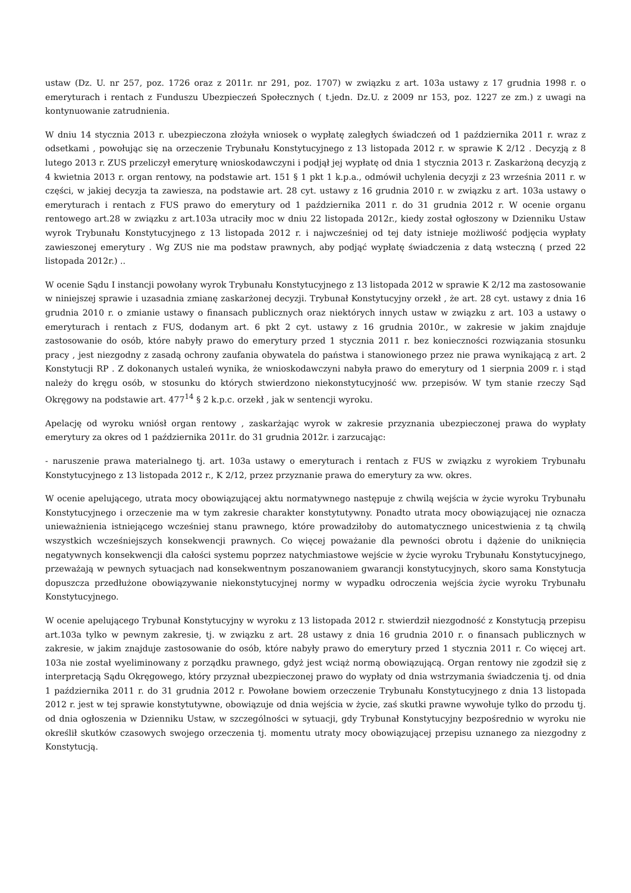ustaw (Dz. U. nr 257, poz. 1726 oraz z 2011r. nr 291, poz. 1707) w związku z art. 103a ustawy z 17 grudnia 1998 r. o emeryturach i rentach z Funduszu Ubezpieczeń Społecznych ( t.jedn. Dz.U. z 2009 nr 153, poz. 1227 ze zm.) z uwagi na kontynuowanie zatrudnienia.
W dniu 14 stycznia 2013 r. ubezpieczona złożyła wniosek o wypłatę zaległych świadczeń od 1 października 2011 r. wraz z odsetkami , powołując się na orzeczenie Trybunału Konstytucyjnego z 13 listopada 2012 r. w sprawie K 2/12 . Decyzją z 8 lutego 2013 r. ZUS przeliczył emeryturę wnioskodawczyni i podjął jej wypłatę od dnia 1 stycznia 2013 r. Zaskarżoną decyzją z 4 kwietnia 2013 r. organ rentowy, na podstawie art. 151 § 1 pkt 1 k.p.a., odmówił uchylenia decyzji z 23 września 2011 r. w części, w jakiej decyzja ta zawiesza, na podstawie art. 28 cyt. ustawy z 16 grudnia 2010 r. w związku z art. 103a ustawy o emeryturach i rentach z FUS prawo do emerytury od 1 października 2011 r. do 31 grudnia 2012 r. W ocenie organu rentowego art.28 w związku z art.103a utraciły moc w dniu 22 listopada 2012r., kiedy został ogłoszony w Dzienniku Ustaw wyrok Trybunału Konstytucyjnego z 13 listopada 2012 r. i najwcześniej od tej daty istnieje możliwość podjęcia wypłaty zawieszonej emerytury . Wg ZUS nie ma podstaw prawnych, aby podjąć wypłatę świadczenia z datą wsteczną ( przed 22 listopada 2012r.) ..
W ocenie Sądu I instancji powołany wyrok Trybunału Konstytucyjnego z 13 listopada 2012 w sprawie K 2/12 ma zastosowanie w niniejszej sprawie i uzasadnia zmianę zaskarżonej decyzji. Trybunał Konstytucyjny orzekł , że art. 28 cyt. ustawy z dnia 16 grudnia 2010 r. o zmianie ustawy o finansach publicznych oraz niektórych innych ustaw w związku z art. 103 a ustawy o emeryturach i rentach z FUS, dodanym art. 6 pkt 2 cyt. ustawy z 16 grudnia 2010r., w zakresie w jakim znajduje zastosowanie do osób, które nabyły prawo do emerytury przed 1 stycznia 2011 r. bez konieczności rozwiązania stosunku pracy , jest niezgodny z zasadą ochrony zaufania obywatela do państwa i stanowionego przez nie prawa wynikającą z art. 2 Konstytucji RP . Z dokonanych ustaleń wynika, że wnioskodawczyni nabyła prawo do emerytury od 1 sierpnia 2009 r. i stąd należy do kręgu osób, w stosunku do których stwierdzono niekonstytucyjność ww. przepisów. W tym stanie rzeczy Sąd Okręgowy na podstawie art. 477<sup>14</sup> § 2 k.p.c. orzekł , jak w sentencji wyroku.
Apelację od wyroku wniósł organ rentowy , zaskarżając wyrok w zakresie przyznania ubezpieczonej prawa do wypłaty emerytury za okres od 1 października 2011r. do 31 grudnia 2012r. i zarzucając:
- naruszenie prawa materialnego tj. art. 103a ustawy o emeryturach i rentach z FUS w związku z wyrokiem Trybunału Konstytucyjnego z 13 listopada 2012 r., K 2/12, przez przyznanie prawa do emerytury za ww. okres.
W ocenie apelującego, utrata mocy obowiązującej aktu normatywnego następuje z chwilą wejścia w życie wyroku Trybunału Konstytucyjnego i orzeczenie ma w tym zakresie charakter konstytutywny. Ponadto utrata mocy obowiązującej nie oznacza unieważnienia istniejącego wcześniej stanu prawnego, które prowadziłoby do automatycznego unicestwienia z tą chwilą wszystkich wcześniejszych konsekwencji prawnych. Co więcej poważanie dla pewności obrotu i dążenie do uniknięcia negatywnych konsekwencji dla całości systemu poprzez natychmiastowe wejście w życie wyroku Trybunału Konstytucyjnego, przeważają w pewnych sytuacjach nad konsekwentnym poszanowaniem gwarancji konstytucyjnych, skoro sama Konstytucja dopuszcza przedłużone obowiązywanie niekonstytucyjnej normy w wypadku odroczenia wejścia życie wyroku Trybunału Konstytucyjnego.
W ocenie apelującego Trybunał Konstytucyjny w wyroku z 13 listopada 2012 r. stwierdził niezgodność z Konstytucją przepisu art.103a tylko w pewnym zakresie, tj. w związku z art. 28 ustawy z dnia 16 grudnia 2010 r. o finansach publicznych w zakresie, w jakim znajduje zastosowanie do osób, które nabyły prawo do emerytury przed 1 stycznia 2011 r. Co więcej art. 103a nie został wyeliminowany z porządku prawnego, gdyż jest wciąż normą obowiązującą. Organ rentowy nie zgodził się z interpretacją Sądu Okręgowego, który przyznał ubezpieczonej prawo do wypłaty od dnia wstrzymania świadczenia tj. od dnia 1 października 2011 r. do 31 grudnia 2012 r. Powołane bowiem orzeczenie Trybunału Konstytucyjnego z dnia 13 listopada 2012 r. jest w tej sprawie konstytutywne, obowiązuje od dnia wejścia w życie, zaś skutki prawne wywołuje tylko do przodu tj. od dnia ogłoszenia w Dzienniku Ustaw, w szczególności w sytuacji, gdy Trybunał Konstytucyjny bezpośrednio w wyroku nie określił skutków czasowych swojego orzeczenia tj. momentu utraty mocy obowiązującej przepisu uznanego za niezgodny z Konstytucją.